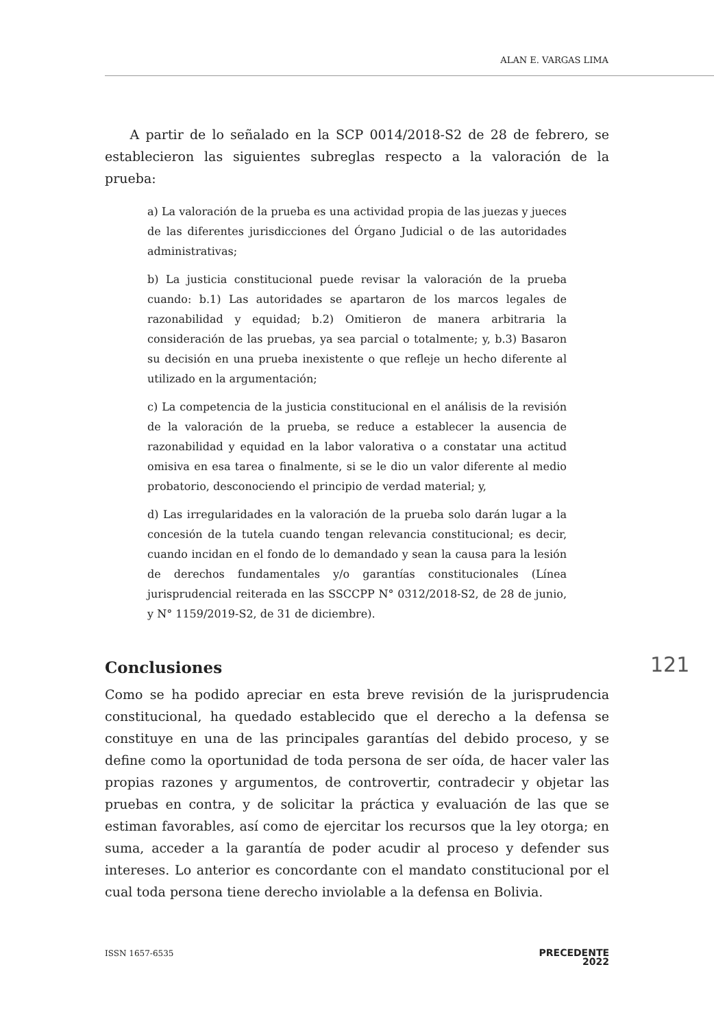ALAN E. VARGAS LIMA
A partir de lo señalado en la SCP 0014/2018-S2 de 28 de febrero, se establecieron las siguientes subreglas respecto a la valoración de la prueba:
a) La valoración de la prueba es una actividad propia de las juezas y jueces de las diferentes jurisdicciones del Órgano Judicial o de las autoridades administrativas;
b) La justicia constitucional puede revisar la valoración de la prueba cuando: b.1) Las autoridades se apartaron de los marcos legales de razonabilidad y equidad; b.2) Omitieron de manera arbitraria la consideración de las pruebas, ya sea parcial o totalmente; y, b.3) Basaron su decisión en una prueba inexistente o que refleje un hecho diferente al utilizado en la argumentación;
c) La competencia de la justicia constitucional en el análisis de la revisión de la valoración de la prueba, se reduce a establecer la ausencia de razonabilidad y equidad en la labor valorativa o a constatar una actitud omisiva en esa tarea o finalmente, si se le dio un valor diferente al medio probatorio, desconociendo el principio de verdad material; y,
d) Las irregularidades en la valoración de la prueba solo darán lugar a la concesión de la tutela cuando tengan relevancia constitucional; es decir, cuando incidan en el fondo de lo demandado y sean la causa para la lesión de derechos fundamentales y/o garantías constitucionales (Línea jurisprudencial reiterada en las SSCCPP N° 0312/2018-S2, de 28 de junio, y N° 1159/2019-S2, de 31 de diciembre).
Conclusiones 121
Como se ha podido apreciar en esta breve revisión de la jurisprudencia constitucional, ha quedado establecido que el derecho a la defensa se constituye en una de las principales garantías del debido proceso, y se define como la oportunidad de toda persona de ser oída, de hacer valer las propias razones y argumentos, de controvertir, contradecir y objetar las pruebas en contra, y de solicitar la práctica y evaluación de las que se estiman favorables, así como de ejercitar los recursos que la ley otorga; en suma, acceder a la garantía de poder acudir al proceso y defender sus intereses. Lo anterior es concordante con el mandato constitucional por el cual toda persona tiene derecho inviolable a la defensa en Bolivia.
ISSN 1657-6535
PRECEDENTE
2022